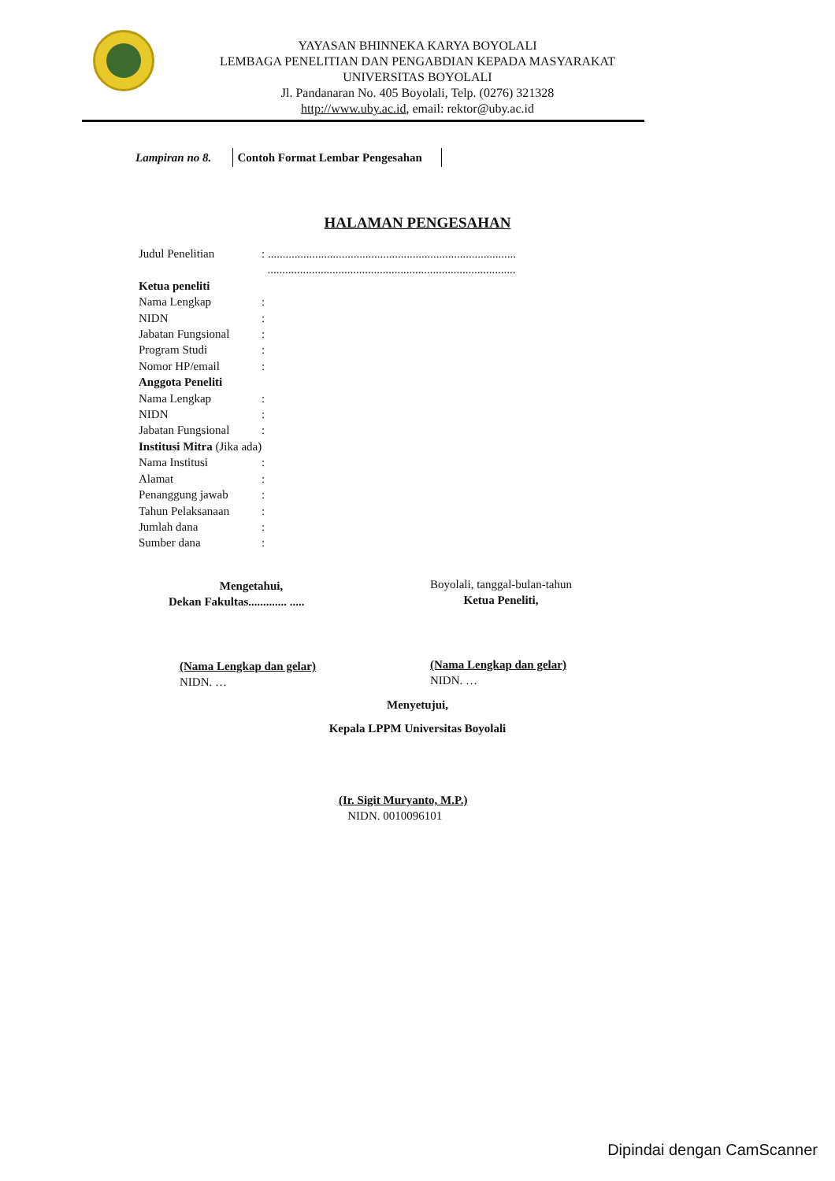YAYASAN BHINNEKA KARYA BOYOLALI
LEMBAGA PENELITIAN DAN PENGABDIAN KEPADA MASYARAKAT
UNIVERSITAS BOYOLALI
Jl. Pandanaran No. 405 Boyolali, Telp. (0276) 321328
http://www.uby.ac.id, email: rektor@uby.ac.id
Lampiran no 8. Contoh Format Lembar Pengesahan
HALAMAN PENGESAHAN
| Judul Penelitian | : .................................................................................... |
| | .................................................................................... |
| Ketua peneliti | |
| Nama Lengkap | : |
| NIDN | : |
| Jabatan Fungsional | : |
| Program Studi | : |
| Nomor HP/email | : |
| Anggota Peneliti | |
| Nama Lengkap | : |
| NIDN | : |
| Jabatan Fungsional | : |
| Institusi Mitra (Jika ada) | |
| Nama Institusi | : |
| Alamat | : |
| Penanggung jawab | : |
| Tahun Pelaksanaan | : |
| Jumlah dana | : |
| Sumber dana | : |
Mengetahui,
Dekan Fakultas............. .....
Boyolali, tanggal-bulan-tahun
Ketua Peneliti,
(Nama Lengkap dan gelar)
NIDN. …
(Nama Lengkap dan gelar)
NIDN. …
Menyetujui,
Kepala LPPM Universitas Boyolali
(Ir. Sigit Muryanto, M.P.)
NIDN. 0010096101
Dipindai dengan CamScanner